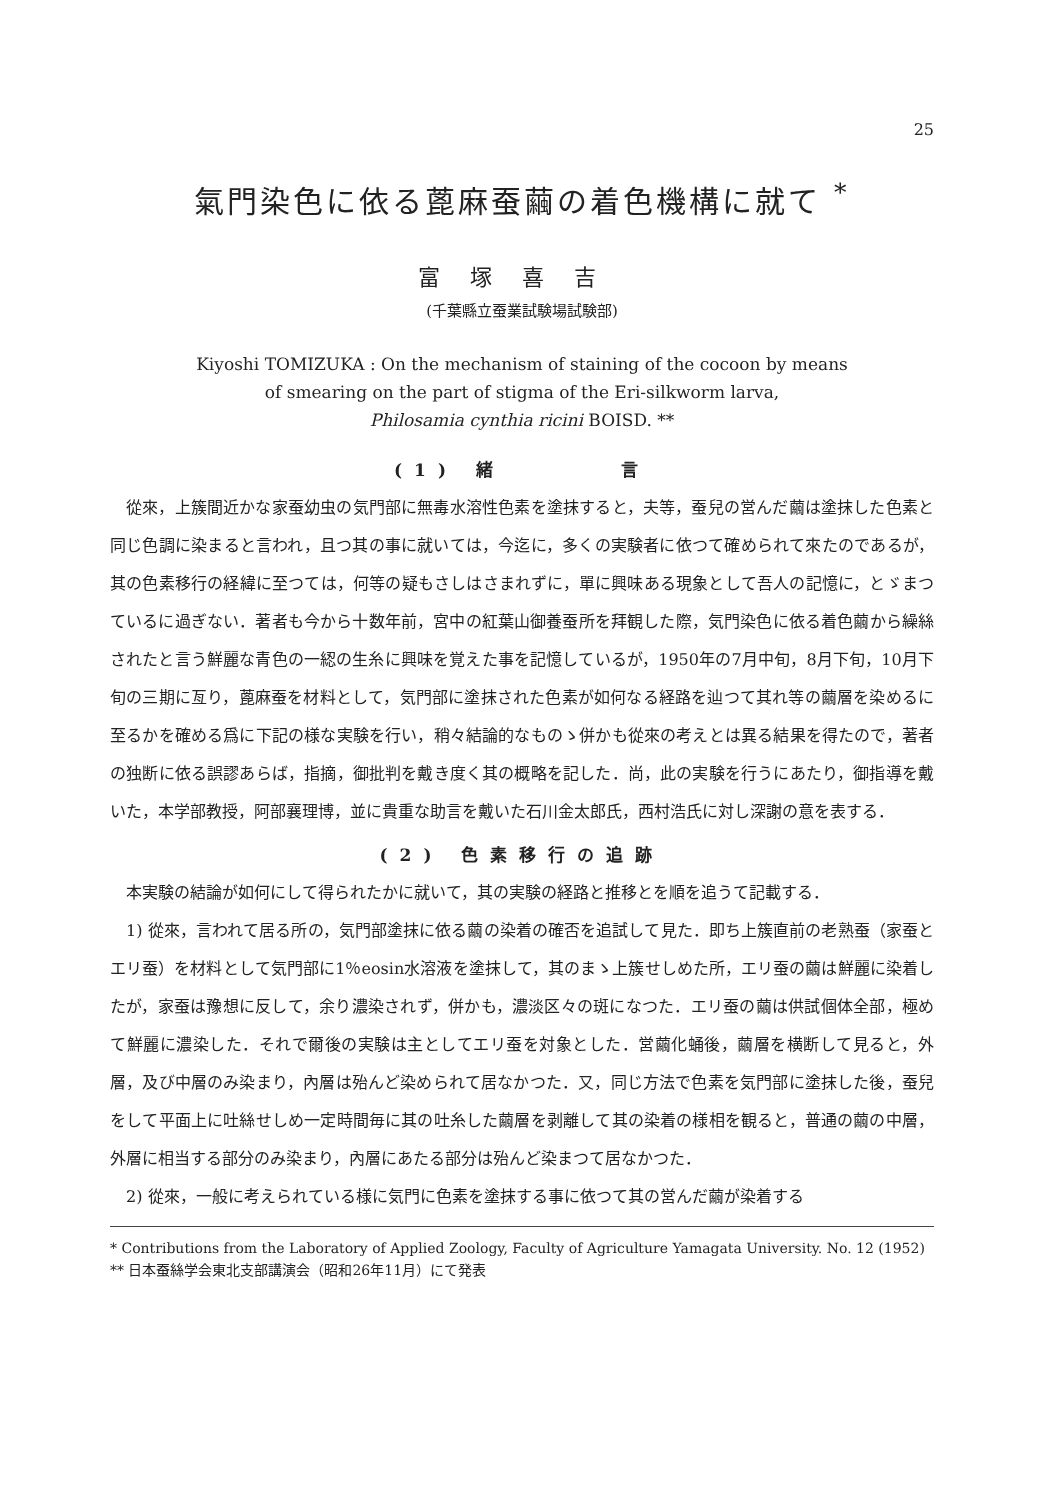25
氣門染色に依る蓖麻蚕繭の着色機構に就て <sup>*</sup>
富塚喜吉
(千葉縣立蚕業試験場試験部)
Kiyoshi TOMIZUKA : On the mechanism of staining of the cocoon by means
of smearing on the part of stigma of the Eri-silkworm larva,
Philosamia cynthia ricini BOISD. **
(1) 緒　　　　言
從來，上簇間近かな家蚕幼虫の気門部に無毒水溶性色素を塗抹すると，夫等，蚕兒の営んだ繭は塗抹した色素と同じ色調に染まると言われ，且つ其の事に就いては，今迄に，多くの実験者に依つて確められて來たのであるが，其の色素移行の経緯に至つては，何等の疑もさしはさまれずに，單に興味ある現象として吾人の記憶に，とゞまつているに過ぎない．著者も今から十数年前，宮中の紅葉山御養蚕所を拜観した際，気門染色に依る着色繭から繰絲されたと言う鮮麗な青色の一綛の生糸に興味を覚えた事を記憶しているが，1950年の7月中旬，8月下旬，10月下旬の三期に亙り，蓖麻蚕を材料として，気門部に塗抹された色素が如何なる経路を辿つて其れ等の繭層を染めるに至るかを確める爲に下記の様な実験を行い，稍々結論的なものゝ併かも從來の考えとは異る結果を得たので，著者の独断に依る誤謬あらば，指摘，御批判を戴き度く其の概略を記した．尚，此の実験を行うにあたり，御指導を戴いた，本学部教授，阿部襄理博，並に貴重な助言を戴いた石川金太郎氏，西村浩氏に対し深謝の意を表する．
(2) 色素移行の追跡
本実験の結論が如何にして得られたかに就いて，其の実験の経路と推移とを順を追うて記載する．
1) 從來，言われて居る所の，気門部塗抹に依る繭の染着の確否を追試して見た．即ち上簇直前の老熟蚕（家蚕とエリ蚕）を材料として気門部に1％eosin水溶液を塗抹して，其のまゝ上簇せしめた所，エリ蚕の繭は鮮麗に染着したが，家蚕は豫想に反して，余り濃染されず，併かも，濃淡区々の斑になつた．エリ蚕の繭は供試個体全部，極めて鮮麗に濃染した．それで爾後の実験は主としてエリ蚕を対象とした．営繭化蛹後，繭層を横断して見ると，外層，及び中層のみ染まり，內層は殆んど染められて居なかつた．又，同じ方法で色素を気門部に塗抹した後，蚕兒をして平面上に吐絲せしめ一定時間毎に其の吐糸した繭層を剥離して其の染着の様相を観ると，普通の繭の中層，外層に相当する部分のみ染まり，內層にあたる部分は殆んど染まつて居なかつた．
2) 從來，一般に考えられている様に気門に色素を塗抹する事に依つて其の営んだ繭が染着する
* Contributions from the Laboratory of Applied Zoology, Faculty of Agriculture Yamagata University. No. 12 (1952)
** 日本蚕絲学会東北支部講演会（昭和26年11月）にて発表